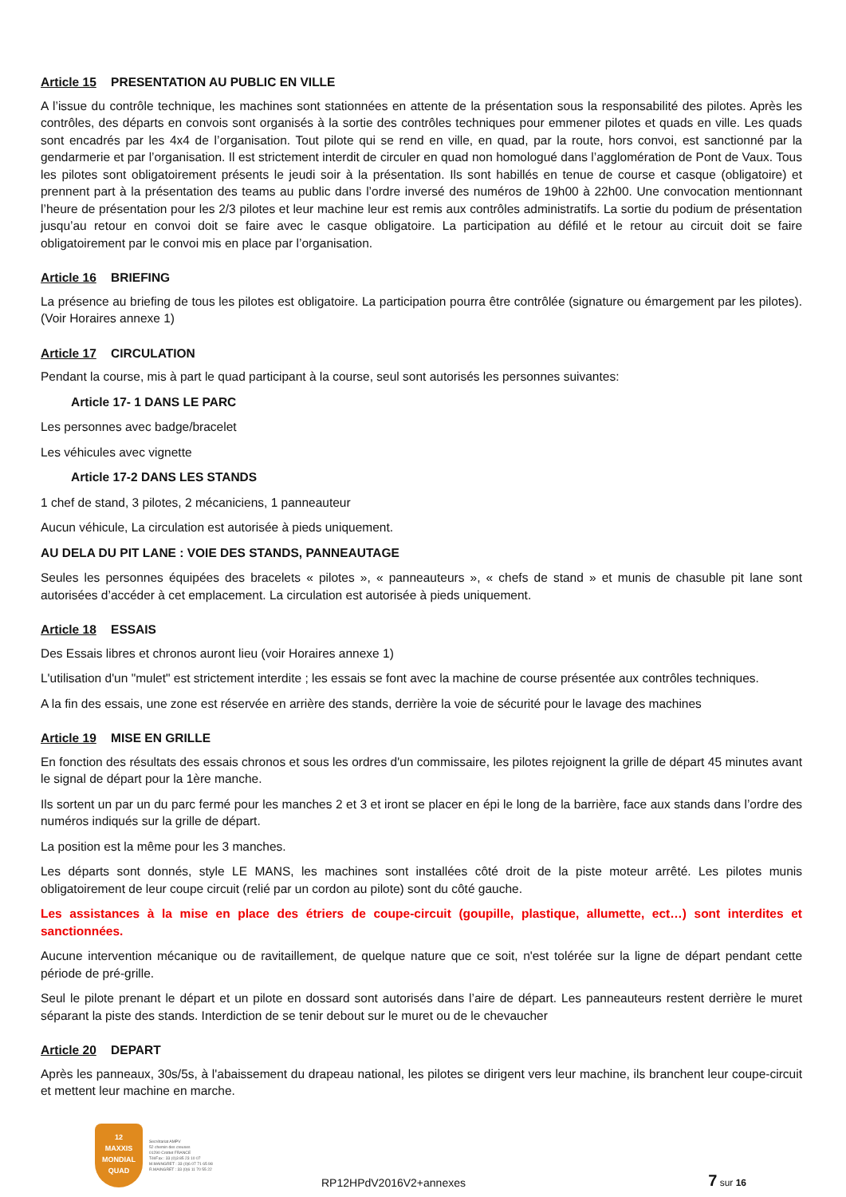Article 15 PRESENTATION AU PUBLIC EN VILLE
A l’issue du contrôle technique, les machines sont stationnées en attente de la présentation sous la responsabilité des pilotes. Après les contrôles, des départs en convois sont organisés à la sortie des contrôles techniques pour emmener pilotes et quads en ville. Les quads sont encadrés par les 4x4 de l’organisation. Tout pilote qui se rend en ville, en quad, par la route, hors convoi, est sanctionné par la gendarmerie et par l’organisation. Il est strictement interdit de circuler en quad non homologué dans l’agglomération de Pont de Vaux. Tous les pilotes sont obligatoirement présents le jeudi soir à la présentation. Ils sont habillés en tenue de course et casque (obligatoire) et prennent part à la présentation des teams au public dans l’ordre inversé des numéros de 19h00 à 22h00. Une convocation mentionnant l’heure de présentation pour les 2/3 pilotes et leur machine leur est remis aux contrôles administratifs. La sortie du podium de présentation jusqu’au retour en convoi doit se faire avec le casque obligatoire. La participation au défilé et le retour au circuit doit se faire obligatoirement par le convoi mis en place par l’organisation.
Article 16 BRIEFING
La présence au briefing de tous les pilotes est obligatoire. La participation pourra être contrôlée (signature ou émargement par les pilotes). (Voir Horaires annexe 1)
Article 17 CIRCULATION
Pendant la course, mis à part le quad participant à la course, seul sont autorisés les personnes suivantes:
Article 17- 1 DANS LE PARC
Les personnes avec badge/bracelet
Les véhicules avec vignette
Article 17-2 DANS LES STANDS
1 chef de stand, 3 pilotes, 2 mécaniciens, 1 panneauteur
Aucun véhicule, La circulation est autorisée à pieds uniquement.
AU DELA DU PIT LANE : VOIE DES STANDS, PANNEAUTAGE
Seules les personnes équipées des bracelets « pilotes », « panneauteurs », « chefs de stand » et munis de chasuble pit lane sont autorisées d’accéder à cet emplacement. La circulation est autorisée à pieds uniquement.
Article 18 ESSAIS
Des Essais libres et chronos auront lieu (voir Horaires annexe 1)
L'utilisation d'un "mulet" est strictement interdite ; les essais se font avec la machine de course présentée aux contrôles techniques.
A la fin des essais, une zone est réservée en arrière des stands, derrière la voie de sécurité pour le lavage des machines
Article 19 MISE EN GRILLE
En fonction des résultats des essais chronos et sous les ordres d'un commissaire, les pilotes rejoignent la grille de départ 45 minutes avant le signal de départ pour la 1ère manche.
Ils sortent un par un du parc fermé pour les manches 2 et 3 et iront se placer en épi le long de la barrière, face aux stands dans l’ordre des numéros indiqués sur la grille de départ.
La position est la même pour les 3 manches.
Les départs sont donnés, style LE MANS, les machines sont installées côté droit de la piste moteur arrêté. Les pilotes munis obligatoirement de leur coupe circuit (relié par un cordon au pilote) sont du côté gauche.
Les assistances à la mise en place des étriers de coupe-circuit (goupille, plastique, allumette, ect…) sont interdites et sanctionnées.
Aucune intervention mécanique ou de ravitaillement, de quelque nature que ce soit, n'est tolérée sur la ligne de départ pendant cette période de pré-grille.
Seul le pilote prenant le départ et un pilote en dossard sont autorisés dans l’aire de départ. Les panneauteurs restent derrière le muret séparant la piste des stands. Interdiction de se tenir debout sur le muret ou de le chevaucher
Article 20 DEPART
Après les panneaux, 30s/5s, à l'abaissement du drapeau national, les pilotes se dirigent vers leur machine, ils branchent leur coupe-circuit et mettent leur machine en marche.
12
MAXXIS
MONDIAL QUAD
Secrétariat AMPV
52 chemin des creuses
01290 Crottet FRANCE
Tél/Fax : 33 (0)3 85 23 10 07
M.MAINGRET : 33 (0)6 07 71 65 98
R.MAINGRET : 33 (0)6 11 70 55 22
RP12HPdV2016V2+annexes
7 sur 16